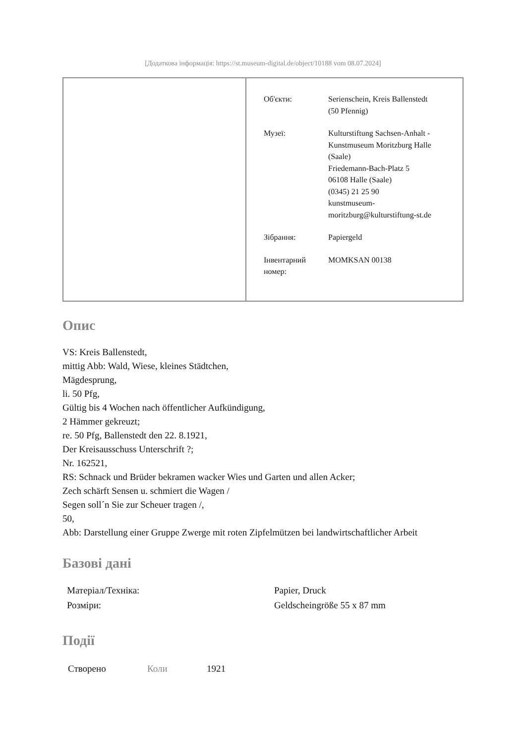[Додаткова інформація: https://st.museum-digital.de/object/10188 vom 08.07.2024]
| | / Об'єкти: / Serienschein, Kreis Ballenstedt (50 Pfennig) / / Музеї: / Kulturstiftung Sachsen-Anhalt - Kunstmuseum Moritzburg Halle (Saale) Friedemann-Bach-Platz 5 06108 Halle (Saale) (0345) 21 25 90 kunstmuseum- moritzburg@kulturstiftung-st.de / / Зібрання: / Papiergeld / / Інвентарний номер: / MOMKSAN 00138 / |
Опис
VS: Kreis Ballenstedt,
mittig Abb: Wald, Wiese, kleines Städtchen,
Mägdesprung,
li. 50 Pfg,
Gültig bis 4 Wochen nach öffentlicher Aufkündigung,
2 Hämmer gekreuzt;
re. 50 Pfg, Ballenstedt den 22. 8.1921,
Der Kreisausschuss Unterschrift ?;
Nr. 162521,
RS: Schnack und Brüder bekramen wacker Wies und Garten und allen Acker;
Zech schärft Sensen u. schmiert die Wagen /
Segen soll´n Sie zur Scheuer tragen /,
50,
Abb: Darstellung einer Gruppe Zwerge mit roten Zipfelmützen bei landwirtschaftlicher Arbeit
Базові дані
| Матеріал/Техніка: | Papier, Druck |
| Розміри: | Geldscheingröße 55 x 87 mm |
Події
| Створено | Коли | 1921 |